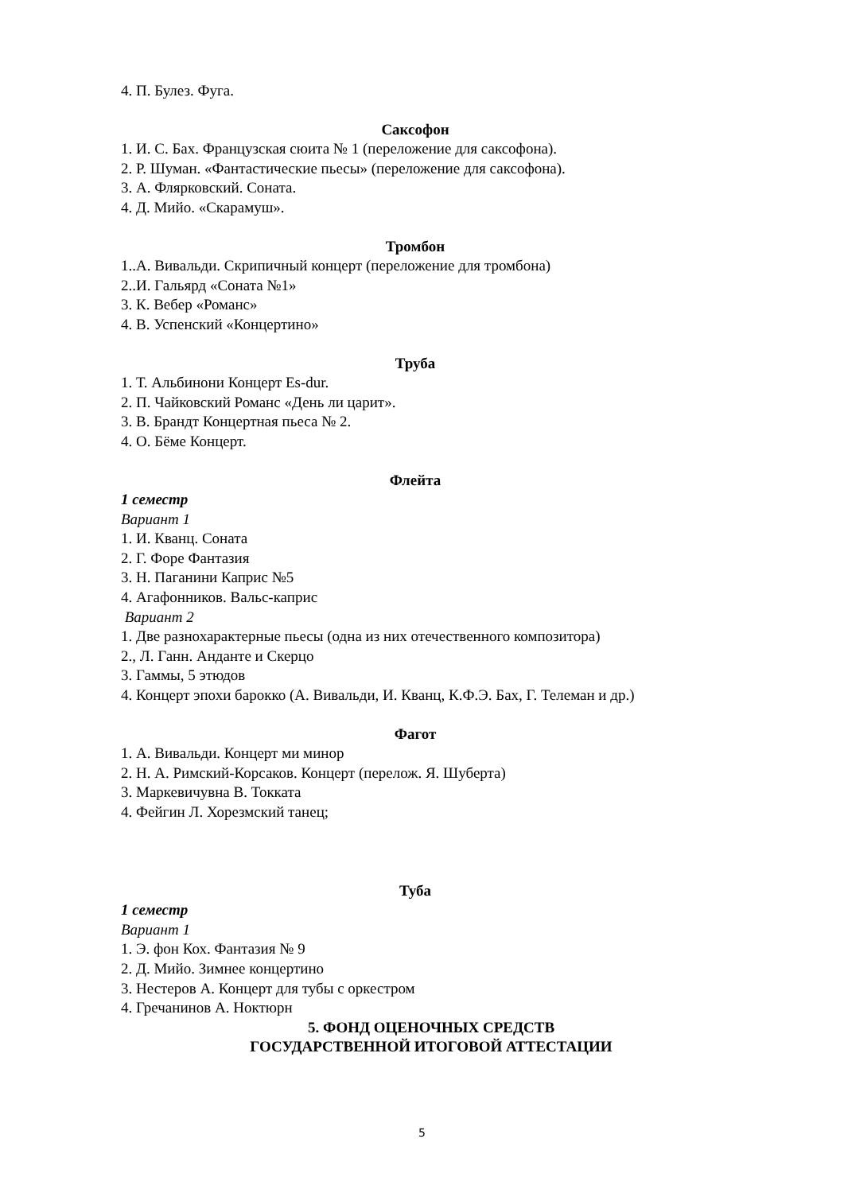4. П. Булез. Фуга.
Саксофон
1. И. С. Бах. Французская сюита № 1 (переложение для саксофона).
2. Р. Шуман. «Фантастические пьесы» (переложение для саксофона).
3. А. Флярковский. Соната.
4. Д. Мийо. «Скарамуш».
Тромбон
1..А. Вивальди. Скрипичный концерт (переложение для тромбона)
2..И. Гальярд «Соната №1»
3. К. Вебер «Романс»
4. В. Успенский «Концертино»
Труба
1. Т. Альбинони Концерт Es-dur.
2. П. Чайковский Романс «День ли царит».
3. В. Брандт Концертная пьеса № 2.
4. О. Бёме Концерт.
Флейта
1 семестр
Вариант 1
1. И. Кванц. Соната
2. Г. Форе Фантазия
3. Н. Паганини Каприс №5
4. Агафонников. Вальс-каприс
Вариант 2
1. Две разнохарактерные пьесы (одна из них отечественного композитора)
2., Л. Ганн. Анданте и Скерцо
3. Гаммы, 5 этюдов
4. Концерт эпохи барокко (А. Вивальди, И. Кванц, К.Ф.Э. Бах, Г. Телеман и др.)
Фагот
1. А. Вивальди. Концерт ми минор
2. Н. А. Римский-Корсаков. Концерт (перелож. Я. Шуберта)
3. Маркевичувна В. Токката
4. Фейгин Л. Хорезмский танец;
Туба
1 семестр
Вариант 1
1. Э. фон Кох. Фантазия № 9
2. Д. Мийо. Зимнее концертино
3. Нестеров А. Концерт для тубы с оркестром
4. Гречанинов А. Ноктюрн
5. ФОНД ОЦЕНОЧНЫХ СРЕДСТВ
ГОСУДАРСТВЕННОЙ ИТОГОВОЙ АТТЕСТАЦИИ
5